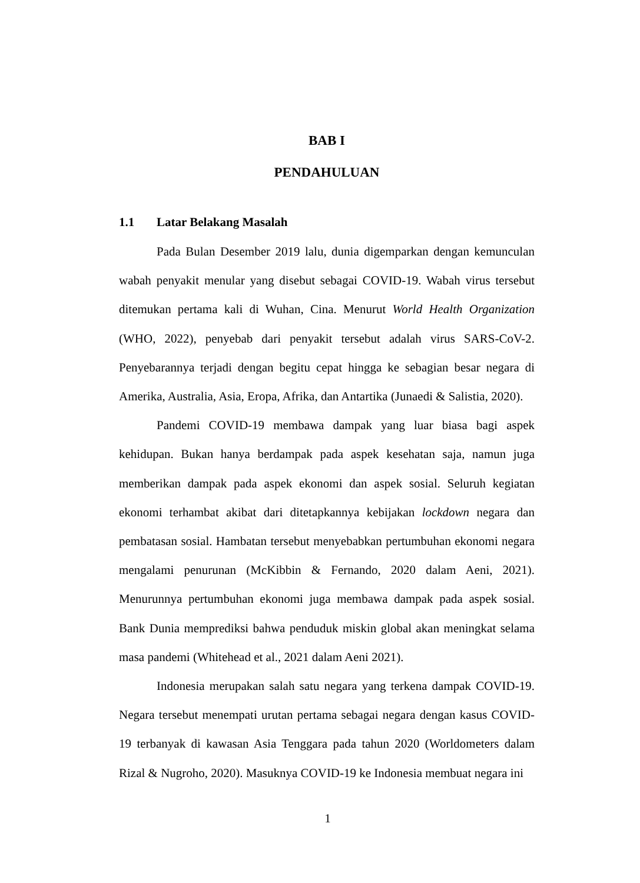BAB I
PENDAHULUAN
1.1 Latar Belakang Masalah
Pada Bulan Desember 2019 lalu, dunia digemparkan dengan kemunculan wabah penyakit menular yang disebut sebagai COVID-19. Wabah virus tersebut ditemukan pertama kali di Wuhan, Cina. Menurut World Health Organization (WHO, 2022), penyebab dari penyakit tersebut adalah virus SARS-CoV-2. Penyebarannya terjadi dengan begitu cepat hingga ke sebagian besar negara di Amerika, Australia, Asia, Eropa, Afrika, dan Antartika (Junaedi & Salistia, 2020).
Pandemi COVID-19 membawa dampak yang luar biasa bagi aspek kehidupan. Bukan hanya berdampak pada aspek kesehatan saja, namun juga memberikan dampak pada aspek ekonomi dan aspek sosial. Seluruh kegiatan ekonomi terhambat akibat dari ditetapkannya kebijakan lockdown negara dan pembatasan sosial. Hambatan tersebut menyebabkan pertumbuhan ekonomi negara mengalami penurunan (McKibbin & Fernando, 2020 dalam Aeni, 2021). Menurunnya pertumbuhan ekonomi juga membawa dampak pada aspek sosial. Bank Dunia memprediksi bahwa penduduk miskin global akan meningkat selama masa pandemi (Whitehead et al., 2021 dalam Aeni 2021).
Indonesia merupakan salah satu negara yang terkena dampak COVID-19. Negara tersebut menempati urutan pertama sebagai negara dengan kasus COVID-19 terbanyak di kawasan Asia Tenggara pada tahun 2020 (Worldometers dalam Rizal & Nugroho, 2020). Masuknya COVID-19 ke Indonesia membuat negara ini
1